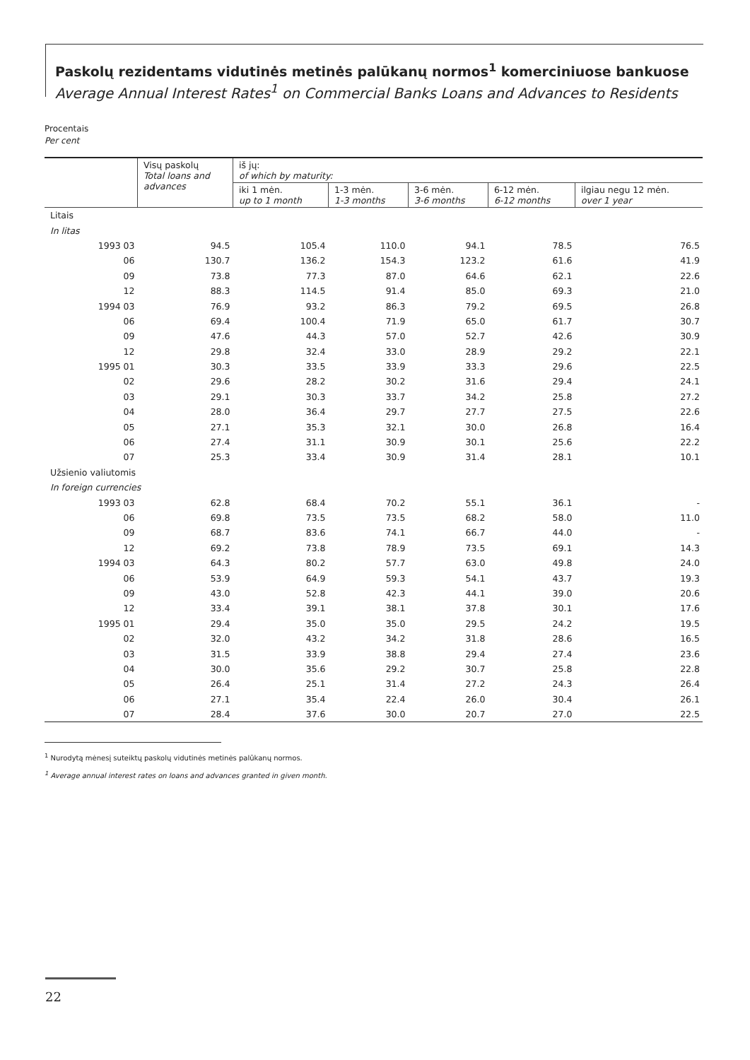Paskolų rezidentams vidutinės metinės palūkanų normos<sup>1</sup> komerciniuose bankuose
Average Annual Interest Rates<sup>1</sup> on Commercial Banks Loans and Advances to Residents
Procentais
Per cent
| | Visų paskolų Total loans and advances | iš jų: of which by maturity: | | | | |
| --- | --- | --- | --- | --- | --- | --- |
| | | iki 1 mėn. up to 1 month | 1-3 mėn. 1-3 months | 3-6 mėn. 3-6 months | 6-12 mėn. 6-12 months | ilgiau negu 12 mėn. over 1 year |
| Litais | | | | | | |
| In litas | | | | | | |
| 1993 03 | 94.5 | 105.4 | 110.0 | 94.1 | 78.5 | 76.5 |
| 06 | 130.7 | 136.2 | 154.3 | 123.2 | 61.6 | 41.9 |
| 09 | 73.8 | 77.3 | 87.0 | 64.6 | 62.1 | 22.6 |
| 12 | 88.3 | 114.5 | 91.4 | 85.0 | 69.3 | 21.0 |
| 1994 03 | 76.9 | 93.2 | 86.3 | 79.2 | 69.5 | 26.8 |
| 06 | 69.4 | 100.4 | 71.9 | 65.0 | 61.7 | 30.7 |
| 09 | 47.6 | 44.3 | 57.0 | 52.7 | 42.6 | 30.9 |
| 12 | 29.8 | 32.4 | 33.0 | 28.9 | 29.2 | 22.1 |
| 1995 01 | 30.3 | 33.5 | 33.9 | 33.3 | 29.6 | 22.5 |
| 02 | 29.6 | 28.2 | 30.2 | 31.6 | 29.4 | 24.1 |
| 03 | 29.1 | 30.3 | 33.7 | 34.2 | 25.8 | 27.2 |
| 04 | 28.0 | 36.4 | 29.7 | 27.7 | 27.5 | 22.6 |
| 05 | 27.1 | 35.3 | 32.1 | 30.0 | 26.8 | 16.4 |
| 06 | 27.4 | 31.1 | 30.9 | 30.1 | 25.6 | 22.2 |
| 07 | 25.3 | 33.4 | 30.9 | 31.4 | 28.1 | 10.1 |
| Užsienio valiutomis | | | | | | |
| In foreign currencies | | | | | | |
| 1993 03 | 62.8 | 68.4 | 70.2 | 55.1 | 36.1 | - |
| 06 | 69.8 | 73.5 | 73.5 | 68.2 | 58.0 | 11.0 |
| 09 | 68.7 | 83.6 | 74.1 | 66.7 | 44.0 | - |
| 12 | 69.2 | 73.8 | 78.9 | 73.5 | 69.1 | 14.3 |
| 1994 03 | 64.3 | 80.2 | 57.7 | 63.0 | 49.8 | 24.0 |
| 06 | 53.9 | 64.9 | 59.3 | 54.1 | 43.7 | 19.3 |
| 09 | 43.0 | 52.8 | 42.3 | 44.1 | 39.0 | 20.6 |
| 12 | 33.4 | 39.1 | 38.1 | 37.8 | 30.1 | 17.6 |
| 1995 01 | 29.4 | 35.0 | 35.0 | 29.5 | 24.2 | 19.5 |
| 02 | 32.0 | 43.2 | 34.2 | 31.8 | 28.6 | 16.5 |
| 03 | 31.5 | 33.9 | 38.8 | 29.4 | 27.4 | 23.6 |
| 04 | 30.0 | 35.6 | 29.2 | 30.7 | 25.8 | 22.8 |
| 05 | 26.4 | 25.1 | 31.4 | 27.2 | 24.3 | 26.4 |
| 06 | 27.1 | 35.4 | 22.4 | 26.0 | 30.4 | 26.1 |
| 07 | 28.4 | 37.6 | 30.0 | 20.7 | 27.0 | 22.5 |
<sup>1</sup> Nurodytą mėnesį suteiktų paskolų vidutinės metinės palūkanų normos.
<sup>1</sup> Average annual interest rates on loans and advances granted in given month.
22